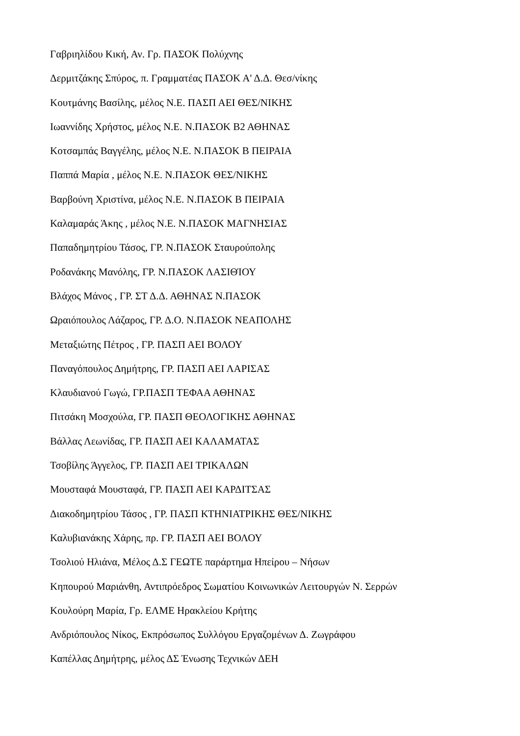Γαβριηλίδου Κική, Αν. Γρ. ΠΑΣΟΚ Πολύχνης
Δερμιτζάκης Σπύρος, π. Γραμματέας ΠΑΣΟΚ Α' Δ.Δ. Θεσ/νίκης
Κουτμάνης Βασίλης, μέλος Ν.Ε. ΠΑΣΠ ΑΕΙ ΘΕΣ/ΝΙΚΗΣ
Ιωαννίδης Χρήστος, μέλος Ν.Ε. Ν.ΠΑΣΟΚ Β2 ΑΘΗΝΑΣ
Κοτσαμπάς Βαγγέλης, μέλος Ν.Ε. Ν.ΠΑΣΟΚ Β ΠΕΙΡΑΙΑ
Παππά Μαρία , μέλος Ν.Ε. Ν.ΠΑΣΟΚ ΘΕΣ/ΝΙΚΗΣ
Βαρβούνη Χριστίνα, μέλος Ν.Ε. Ν.ΠΑΣΟΚ Β ΠΕΙΡΑΙΑ
Καλαμαράς Άκης , μέλος Ν.Ε. Ν.ΠΑΣΟΚ ΜΑΓΝΗΣΙΑΣ
Παπαδημητρίου Τάσος, ΓΡ. Ν.ΠΑΣΟΚ Σταυρούπολης
Ροδανάκης Μανόλης, ΓΡ. Ν.ΠΑΣΟΚ ΛΑΣΙΘΊΟΥ
Βλάχος Μάνος , ΓΡ. ΣΤ Δ.Δ. ΑΘΗΝΑΣ Ν.ΠΑΣΟΚ
Ωραιόπουλος Λάζαρος, ΓΡ. Δ.Ο. Ν.ΠΑΣΟΚ ΝΕΑΠΟΛΗΣ
Μεταξιώτης Πέτρος , ΓΡ. ΠΑΣΠ ΑΕΙ ΒΟΛΟΥ
Παναγόπουλος Δημήτρης, ΓΡ. ΠΑΣΠ ΑΕΙ ΛΑΡΙΣΑΣ
Κλαυδιανού Γωγώ, ΓΡ.ΠΑΣΠ ΤΕΦΑΑ ΑΘΗΝΑΣ
Πιτσάκη Μοσχούλα, ΓΡ. ΠΑΣΠ ΘΕΟΛΟΓΙΚΗΣ ΑΘΗΝΑΣ
Βάλλας Λεωνίδας, ΓΡ. ΠΑΣΠ ΑΕΙ ΚΑΛΑΜΑΤΑΣ
Τσοβίλης Άγγελος, ΓΡ. ΠΑΣΠ ΑΕΙ ΤΡΙΚΑΛΩΝ
Μουσταφά Μουσταφά, ΓΡ. ΠΑΣΠ ΑΕΙ ΚΑΡΔΙΤΣΑΣ
Διακοδημητρίου Τάσος , ΓΡ. ΠΑΣΠ ΚΤΗΝΙΑΤΡΙΚΗΣ ΘΕΣ/ΝΙΚΗΣ
Καλυβιανάκης Χάρης, πρ. ΓΡ. ΠΑΣΠ ΑΕΙ ΒΟΛΟΥ
Τσολιού Ηλιάνα, Μέλος Δ.Σ ΓΕΩΤΕ παράρτημα Ηπείρου – Νήσων
Κηπουρού Μαριάνθη, Αντιπρόεδρος Σωματίου Κοινωνικών Λειτουργών Ν. Σερρών
Κουλούρη Μαρία, Γρ. ΕΛΜΕ Ηρακλείου Κρήτης
Ανδριόπουλος Νίκος, Εκπρόσωπος Συλλόγου Εργαζομένων Δ. Ζωγράφου
Καπέλλας Δημήτρης, μέλος ΔΣ Ένωσης Τεχνικών ΔΕΗ